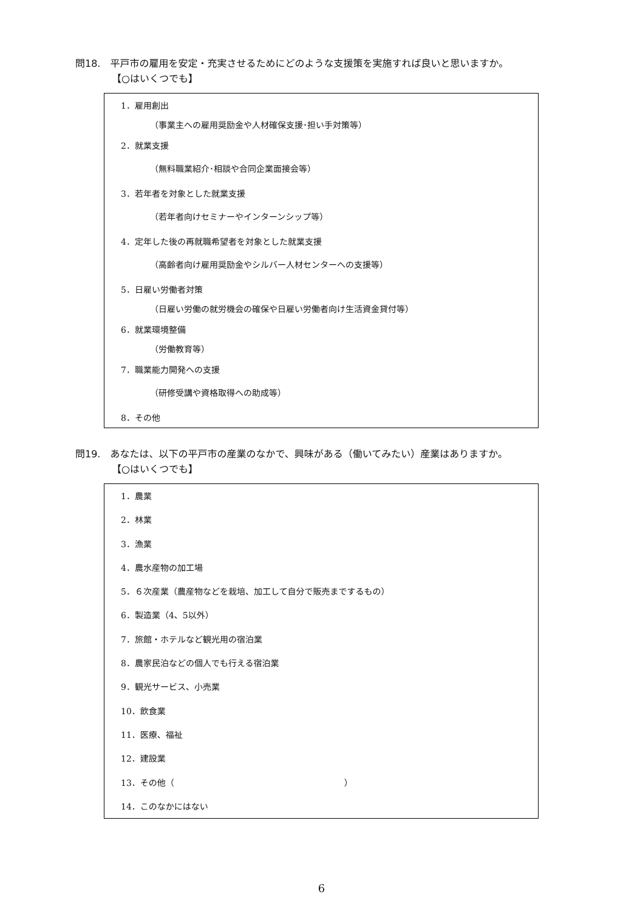問18.　平戸市の雇用を安定・充実させるためにどのような支援策を実施すれば良いと思いますか。
【○はいくつでも】
1．雇用創出
（事業主への雇用奨励金や人材確保支援･担い手対策等）
2．就業支援
（無料職業紹介･相談や合同企業面接会等）
3．若年者を対象とした就業支援
（若年者向けセミナーやインターンシップ等）
4．定年した後の再就職希望者を対象とした就業支援
（高齢者向け雇用奨励金やシルバー人材センターへの支援等）
5．日雇い労働者対策
（日雇い労働の就労機会の確保や日雇い労働者向け生活資金貸付等）
6．就業環境整備
（労働教育等）
7．職業能力開発への支援
（研修受講や資格取得への助成等）
8．その他
問19.　あなたは、以下の平戸市の産業のなかで、興味がある（働いてみたい）産業はありますか。
【○はいくつでも】
1．農業
2．林業
3．漁業
4．農水産物の加工場
5．６次産業（農産物などを栽培、加工して自分で販売までするもの）
6．製造業（4、5以外）
7．旅館・ホテルなど観光用の宿泊業
8．農家民泊などの個人でも行える宿泊業
9．観光サービス、小売業
10．飲食業
11．医療、福祉
12．建設業
13．その他（　　　　　　　　　　　　　　　　　　　　）
14．このなかにはない
6